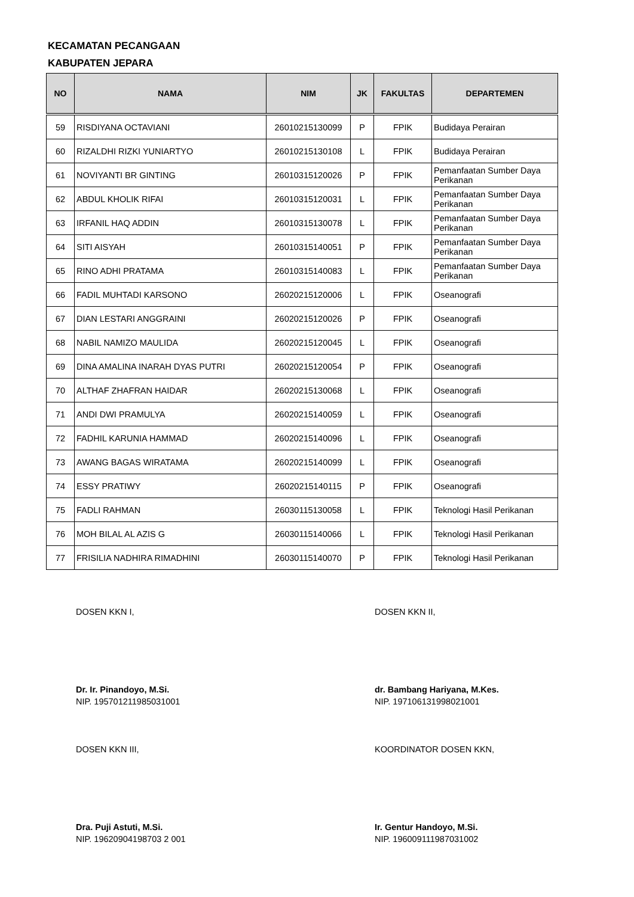KECAMATAN PECANGAAN
KABUPATEN JEPARA
| NO | NAMA | NIM | JK | FAKULTAS | DEPARTEMEN |
| --- | --- | --- | --- | --- | --- |
| 59 | RISDIYANA OCTAVIANI | 26010215130099 | P | FPIK | Budidaya Perairan |
| 60 | RIZALDHI RIZKI YUNIARTYO | 26010215130108 | L | FPIK | Budidaya Perairan |
| 61 | NOVIYANTI BR GINTING | 26010315120026 | P | FPIK | Pemanfaatan Sumber Daya Perikanan |
| 62 | ABDUL KHOLIK RIFAI | 26010315120031 | L | FPIK | Pemanfaatan Sumber Daya Perikanan |
| 63 | IRFANIL HAQ ADDIN | 26010315130078 | L | FPIK | Pemanfaatan Sumber Daya Perikanan |
| 64 | SITI AISYAH | 26010315140051 | P | FPIK | Pemanfaatan Sumber Daya Perikanan |
| 65 | RINO ADHI PRATAMA | 26010315140083 | L | FPIK | Pemanfaatan Sumber Daya Perikanan |
| 66 | FADIL MUHTADI KARSONO | 26020215120006 | L | FPIK | Oseanografi |
| 67 | DIAN LESTARI ANGGRAINI | 26020215120026 | P | FPIK | Oseanografi |
| 68 | NABIL NAMIZO MAULIDA | 26020215120045 | L | FPIK | Oseanografi |
| 69 | DINA AMALINA INARAH DYAS PUTRI | 26020215120054 | P | FPIK | Oseanografi |
| 70 | ALTHAF ZHAFRAN HAIDAR | 26020215130068 | L | FPIK | Oseanografi |
| 71 | ANDI DWI PRAMULYA | 26020215140059 | L | FPIK | Oseanografi |
| 72 | FADHIL KARUNIA HAMMAD | 26020215140096 | L | FPIK | Oseanografi |
| 73 | AWANG BAGAS WIRATAMA | 26020215140099 | L | FPIK | Oseanografi |
| 74 | ESSY PRATIWY | 26020215140115 | P | FPIK | Oseanografi |
| 75 | FADLI RAHMAN | 26030115130058 | L | FPIK | Teknologi Hasil Perikanan |
| 76 | MOH BILAL AL AZIS G | 26030115140066 | L | FPIK | Teknologi Hasil Perikanan |
| 77 | FRISILIA NADHIRA RIMADHINI | 26030115140070 | P | FPIK | Teknologi Hasil Perikanan |
DOSEN KKN I,
Dr. Ir. Pinandoyo, M.Si.
NIP. 195701211985031001
DOSEN KKN II,
dr. Bambang Hariyana, M.Kes.
NIP. 197106131998021001
DOSEN KKN III,
Dra. Puji Astuti, M.Si.
NIP. 19620904198703 2 001
KOORDINATOR DOSEN KKN,
Ir. Gentur Handoyo, M.Si.
NIP. 196009111987031002